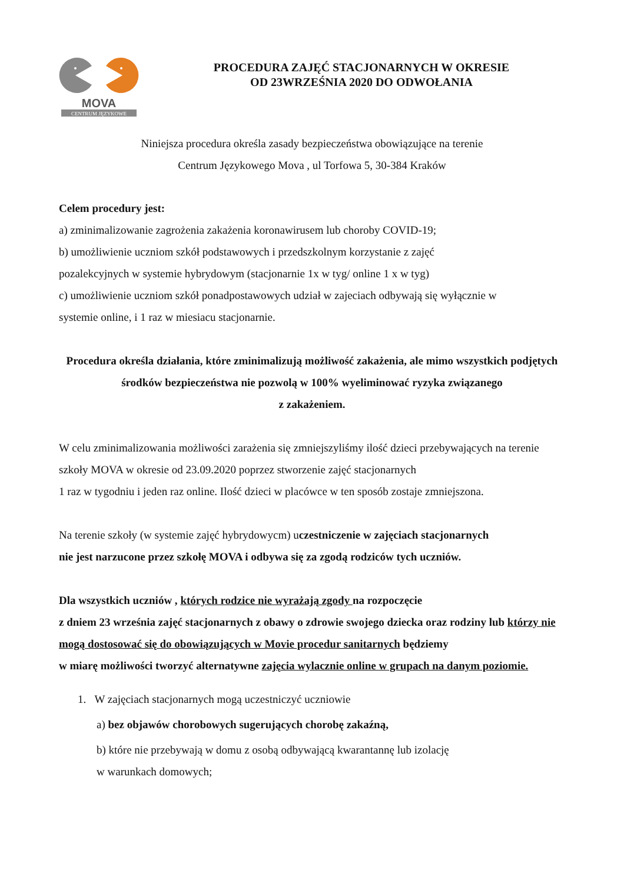MOVA
CENTRUM JĘZYKOWE
PROCEDURA ZAJĘĆ STACJONARNYCH W OKRESIE
OD 23WRZEŚNIA 2020 DO ODWOŁANIA
Niniejsza procedura określa zasady bezpieczeństwa obowiązujące na terenie
Centrum Językowego Mova , ul Torfowa 5, 30-384 Kraków
Celem procedury jest:
a) zminimalizowanie zagrożenia zakażenia koronawirusem lub choroby COVID-19;
b) umożliwienie uczniom szkół podstawowych i przedszkolnym korzystanie z zajęć
pozalekcyjnych w systemie hybrydowym (stacjonarnie 1x w tyg/ online 1 x w tyg)
c) umożliwienie uczniom szkół ponadpostawowych udział w zajeciach odbywają się wyłącznie w
systemie online, i 1 raz w miesiacu stacjonarnie.
Procedura określa działania, które zminimalizują możliwość zakażenia, ale mimo wszystkich podjętych środków bezpieczeństwa nie pozwolą w 100% wyeliminować ryzyka związanego
z zakażeniem.
W celu zminimalizowania możliwości zarażenia się zmniejszyliśmy ilość dzieci przebywających na terenie szkoły MOVA w okresie od 23.09.2020 poprzez stworzenie zajęć stacjonarnych
1 raz w tygodniu i jeden raz online. Ilość dzieci w placówce w ten sposób zostaje zmniejszona.
Na terenie szkoły (w systemie zajęć hybrydowycm) uczestniczenie w zajęciach stacjonarnych
nie jest narzucone przez szkołę MOVA i odbywa się za zgodą rodziców tych uczniów.
Dla wszystkich uczniów , których rodzice nie wyrażają zgody na rozpoczęcie
z dniem 23 września zajęć stacjonarnych z obawy o zdrowie swojego dziecka oraz rodziny lub którzy nie mogą dostosować się do obowiązujących w Movie procedur sanitarnych będziemy
w miarę możliwości tworzyć alternatywne zajęcia wylacznie online w grupach na danym poziomie.
1. W zajęciach stacjonarnych mogą uczestniczyć uczniowie
a) bez objawów chorobowych sugerujących chorobę zakaźną,
b) które nie przebywają w domu z osobą odbywającą kwarantannę lub izolację
w warunkach domowych;